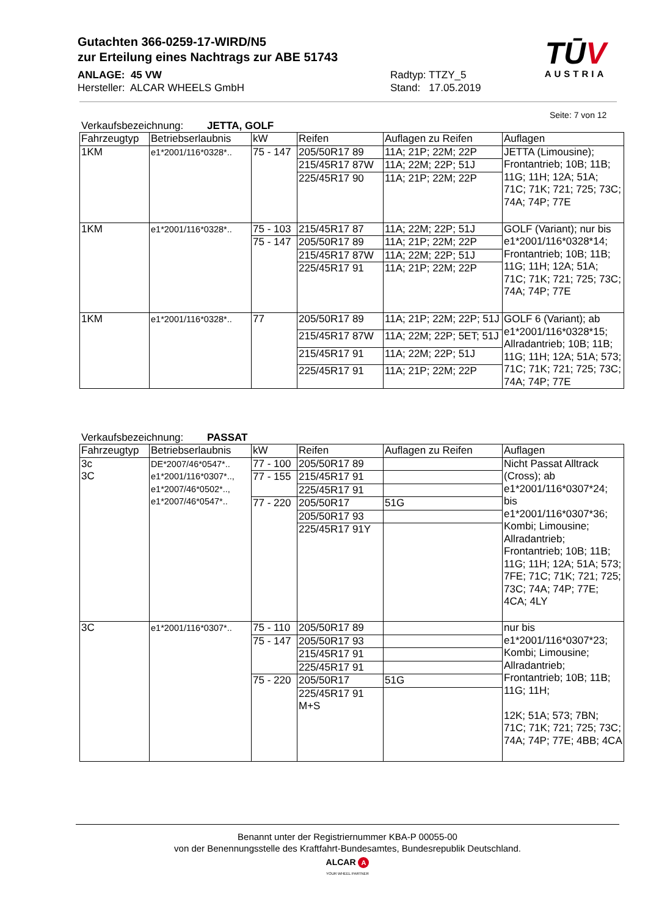Gutachten 366-0259-17-WIRD/N5
zur Erteilung eines Nachtrags zur ABE 51743
ANLAGE: 45 VW Radtyp: TTZY_5
Hersteller: ALCAR WHEELS GmbH Stand: 17.05.2019
TŪV
AUSTRIA
Seite: 7 von 12
Verkaufsbezeichnung: JETTA, GOLF
| Fahrzeugtyp | Betriebserlaubnis | kW | Reifen | Auflagen zu Reifen | Auflagen |
| --- | --- | --- | --- | --- | --- |
| 1KM | e1*2001/116*0328*.. | 75 - 147 | 205/50R17 89 | 11A; 21P; 22M; 22P | JETTA (Limousine); Frontantrieb; 10B; 11B; 11G; 11H; 12A; 51A; 71C; 71K; 721; 725; 73C; 74A; 74P; 77E |
| | | | 215/45R17 87W | 11A; 22M; 22P; 51J | |
| | | | 225/45R17 90 | 11A; 21P; 22M; 22P | |
| 1KM | e1*2001/116*0328*.. | 75 - 103 | 215/45R17 87 | 11A; 22M; 22P; 51J | GOLF (Variant); nur bis e1*2001/116*0328*14; Frontantrieb; 10B; 11B; 11G; 11H; 12A; 51A; 71C; 71K; 721; 725; 73C; 74A; 74P; 77E |
| | | 75 - 147 | 205/50R17 89 | 11A; 21P; 22M; 22P | |
| | | | 215/45R17 87W | 11A; 22M; 22P; 51J | |
| | | | 225/45R17 91 | 11A; 21P; 22M; 22P | |
| 1KM | e1*2001/116*0328*.. | 77 | 205/50R17 89 | 11A; 21P; 22M; 22P; 51J | GOLF 6 (Variant); ab e1*2001/116*0328*15; Allradantrieb; 10B; 11B; 11G; 11H; 12A; 51A; 573; 71C; 71K; 721; 725; 73C; 74A; 74P; 77E |
| | | | 215/45R17 87W | 11A; 22M; 22P; 5ET; 51J | |
| | | | 215/45R17 91 | 11A; 22M; 22P; 51J | |
| | | | 225/45R17 91 | 11A; 21P; 22M; 22P | |
Verkaufsbezeichnung: PASSAT
| Fahrzeugtyp | Betriebserlaubnis | kW | Reifen | Auflagen zu Reifen | Auflagen |
| --- | --- | --- | --- | --- | --- |
| 3c 3C | DE*2007/46*0547*.. e1*2001/116*0307*.., e1*2007/46*0502*.., e1*2007/46*0547*.. | 77 - 100 | 205/50R17 89 | | Nicht Passat Alltrack (Cross); ab e1*2001/116*0307*24; bis e1*2001/116*0307*36; Kombi; Limousine; Allradantrieb; Frontantrieb; 10B; 11B; 11G; 11H; 12A; 51A; 573; 7FE; 71C; 71K; 721; 725; 73C; 74A; 74P; 77E; 4CA; 4LY |
| | | 77 - 155 | 215/45R17 91 | | |
| | | | 225/45R17 91 | | |
| | | 77 - 220 | 205/50R17 | 51G | |
| | | | 205/50R17 93 | | |
| | | | 225/45R17 91Y | | |
| 3C | e1*2001/116*0307*.. | 75 - 110 | 205/50R17 89 | | nur bis e1*2001/116*0307*23; Kombi; Limousine; Allradantrieb; Frontantrieb; 10B; 11B; 11G; 11H; 12K; 51A; 573; 7BN; 71C; 71K; 721; 725; 73C; 74A; 74P; 77E; 4BB; 4CA |
| | | 75 - 147 | 205/50R17 93 | | |
| | | | 215/45R17 91 | | |
| | | | 225/45R17 91 | | |
| | | 75 - 220 | 205/50R17 | 51G | |
| | | | 225/45R17 91 M+S | | |
Benannt unter der Registriernummer KBA-P 00055-00
von der Benennungsstelle des Kraftfahrt-Bundesamtes, Bundesrepublik Deutschland.
ALCAR A
YOUR WHEEL PARTNER